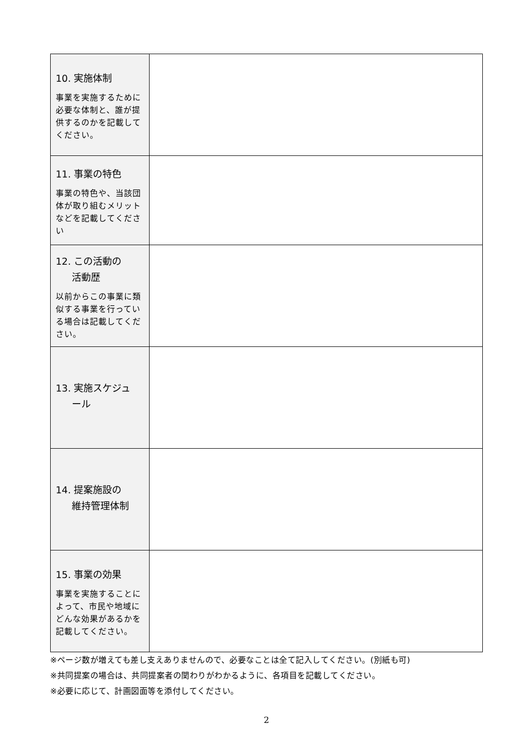| 10. 実施体制 事業を実施するために必要な体制と、誰が提供するのかを記載してください。 | |
| 11. 事業の特色 事業の特色や、当該団体が取り組むメリットなどを記載してください | |
| 12. この活動の 活動歴 以前からこの事業に類似する事業を行っている場合は記載してください。 | |
| 13. 実施スケジュ ール | |
| 14. 提案施設の 維持管理体制 | |
| 15. 事業の効果 事業を実施することによって、市民や地域にどんな効果があるかを記載してください。 | |
※ページ数が増えても差し支えありませんので、必要なことは全て記入してください。(別紙も可)
※共同提案の場合は、共同提案者の関わりがわかるように、各項目を記載してください。
※必要に応じて、計画図面等を添付してください。
2